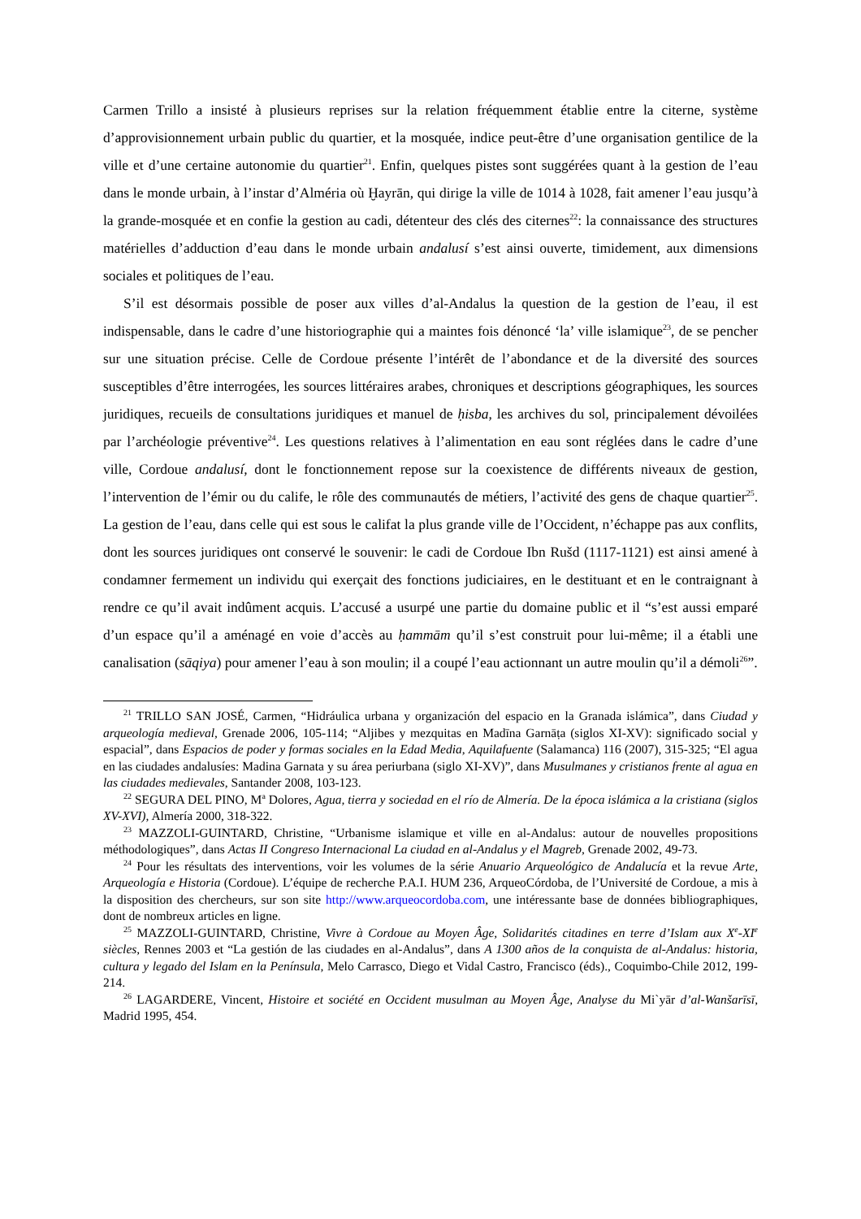Carmen Trillo a insisté à plusieurs reprises sur la relation fréquemment établie entre la citerne, système d’approvisionnement urbain public du quartier, et la mosquée, indice peut-être d’une organisation gentilice de la ville et d’une certaine autonomie du quartier<sup>21</sup>. Enfin, quelques pistes sont suggérées quant à la gestion de l’eau dans le monde urbain, à l’instar d’Alméria où Ḫayrān, qui dirige la ville de 1014 à 1028, fait amener l’eau jusqu’à la grande-mosquée et en confie la gestion au cadi, détenteur des clés des citernes<sup>22</sup>: la connaissance des structures matérielles d’adduction d’eau dans le monde urbain andalusí s’est ainsi ouverte, timidement, aux dimensions sociales et politiques de l’eau.
S’il est désormais possible de poser aux villes d’al-Andalus la question de la gestion de l’eau, il est indispensable, dans le cadre d’une historiographie qui a maintes fois dénoncé ‘la’ ville islamique<sup>23</sup>, de se pencher sur une situation précise. Celle de Cordoue présente l’intérêt de l’abondance et de la diversité des sources susceptibles d’être interrogées, les sources littéraires arabes, chroniques et descriptions géographiques, les sources juridiques, recueils de consultations juridiques et manuel de ḥisba, les archives du sol, principalement dévoilées par l’archéologie préventive<sup>24</sup>. Les questions relatives à l’alimentation en eau sont réglées dans le cadre d’une ville, Cordoue andalusí, dont le fonctionnement repose sur la coexistence de différents niveaux de gestion, l’intervention de l’émir ou du calife, le rôle des communautés de métiers, l’activité des gens de chaque quartier<sup>25</sup>. La gestion de l’eau, dans celle qui est sous le califat la plus grande ville de l’Occident, n’échappe pas aux conflits, dont les sources juridiques ont conservé le souvenir: le cadi de Cordoue Ibn Rušd (1117-1121) est ainsi amené à condamner fermement un individu qui exerçait des fonctions judiciaires, en le destituant et en le contraignant à rendre ce qu’il avait indûment acquis. L’accusé a usurpé une partie du domaine public et il “s’est aussi emparé d’un espace qu’il a aménagé en voie d’accès au ḥammām qu’il s’est construit pour lui-même; il a établi une canalisation (sāqiya) pour amener l’eau à son moulin; il a coupé l’eau actionnant un autre moulin qu’il a démoli<sup>26</sup>”.
<sup>21</sup> TRILLO SAN JOSÉ, Carmen, “Hidráulica urbana y organización del espacio en la Granada islámica”, dans Ciudad y arqueología medieval, Grenade 2006, 105-114; “Aljibes y mezquitas en Madīna Garnāṭa (siglos XI-XV): significado social y espacial”, dans Espacios de poder y formas sociales en la Edad Media, Aquilafuente (Salamanca) 116 (2007), 315-325; “El agua en las ciudades andalusíes: Madina Garnata y su área periurbana (siglo XI-XV)”, dans Musulmanes y cristianos frente al agua en las ciudades medievales, Santander 2008, 103-123.
<sup>22</sup> SEGURA DEL PINO, M<sup>a</sup> Dolores, Agua, tierra y sociedad en el río de Almería. De la época islámica a la cristiana (siglos XV-XVI), Almería 2000, 318-322.
<sup>23</sup> MAZZOLI-GUINTARD, Christine, “Urbanisme islamique et ville en al-Andalus: autour de nouvelles propositions méthodologiques”, dans Actas II Congreso Internacional La ciudad en al-Andalus y el Magreb, Grenade 2002, 49-73.
<sup>24</sup> Pour les résultats des interventions, voir les volumes de la série Anuario Arqueológico de Andalucía et la revue Arte, Arqueología e Historia (Cordoue). L’équipe de recherche P.A.I. HUM 236, ArqueoCórdoba, de l’Université de Cordoue, a mis à la disposition des chercheurs, sur son site http://www.arqueocordoba.com, une intéressante base de données bibliographiques, dont de nombreux articles en ligne.
<sup>25</sup> MAZZOLI-GUINTARD, Christine, Vivre à Cordoue au Moyen Âge, Solidarités citadines en terre d’Islam aux X<sup>e</sup>-XI<sup>e</sup> siècles, Rennes 2003 et “La gestión de las ciudades en al-Andalus”, dans A 1300 años de la conquista de al-Andalus: historia, cultura y legado del Islam en la Península, Melo Carrasco, Diego et Vidal Castro, Francisco (éds)., Coquimbo-Chile 2012, 199-214.
<sup>26</sup> LAGARDERE, Vincent, Histoire et société en Occident musulman au Moyen Âge, Analyse du Mi`yār d’al-Wanšarīsī, Madrid 1995, 454.